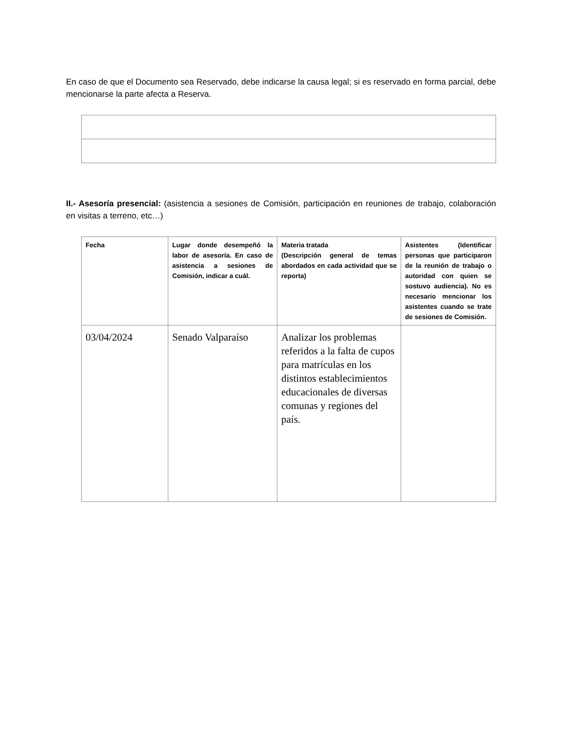En caso de que el Documento sea Reservado, debe indicarse la causa legal; si es reservado en forma parcial, debe mencionarse la parte afecta a Reserva.
II.- Asesoría presencial: (asistencia a sesiones de Comisión, participación en reuniones de trabajo, colaboración en visitas a terreno, etc…)
| Fecha | Lugar donde desempeñó la labor de asesoría. En caso de asistencia a sesiones de Comisión, indicar a cuál. | Materia tratada (Descripción general de temas abordados en cada actividad que se reporta) | Asistentes (Identificar personas que participaron de la reunión de trabajo o autoridad con quien se sostuvo audiencia). No es necesario mencionar los asistentes cuando se trate de sesiones de Comisión. |
| --- | --- | --- | --- |
| 03/04/2024 | Senado Valparaíso | Analizar los problemas referidos a la falta de cupos para matrículas en los distintos establecimientos educacionales de diversas comunas y regiones del país. | |